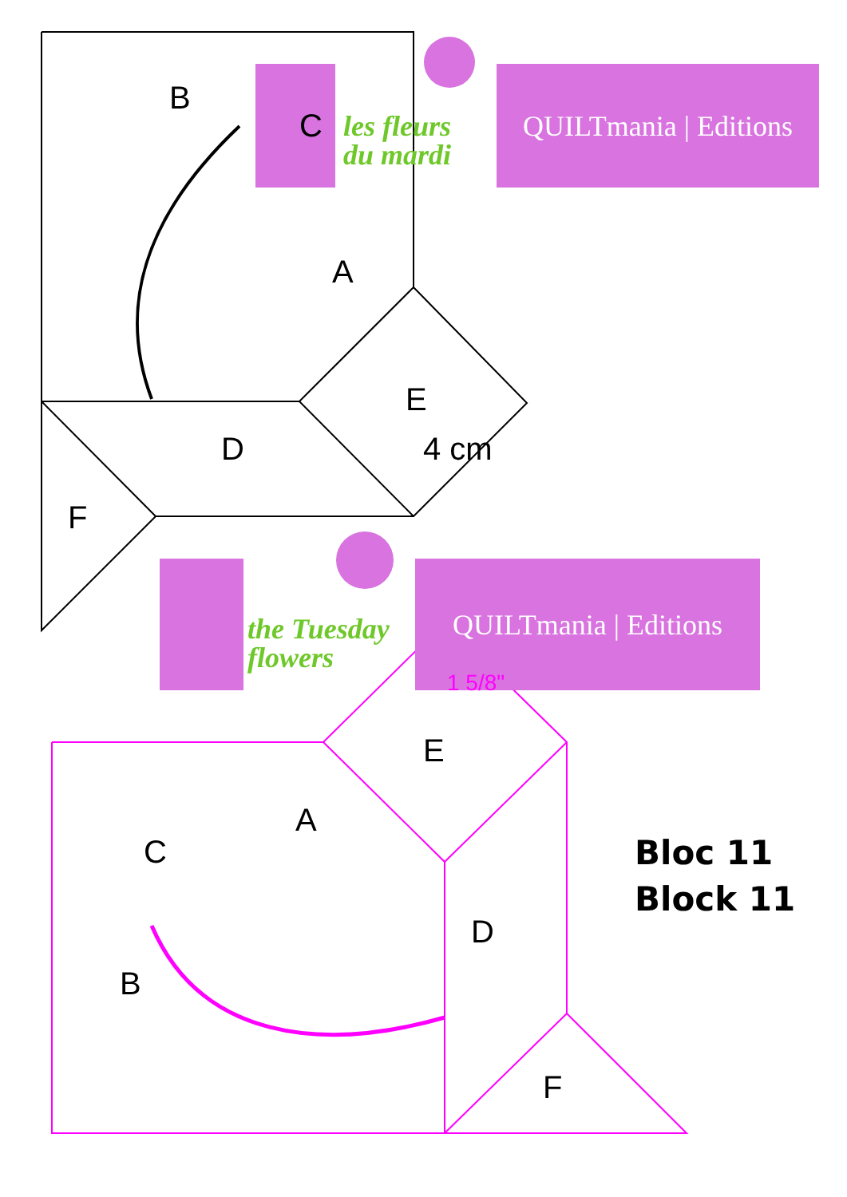QUILTmania | Editions
QUILTmania | Editions
les fleurs
du mardi
the Tuesday
flowers
B
C
A
E
4 cm
D
F
1 5/8"
E
A
C
D
B
F
Bloc 11
Block 11